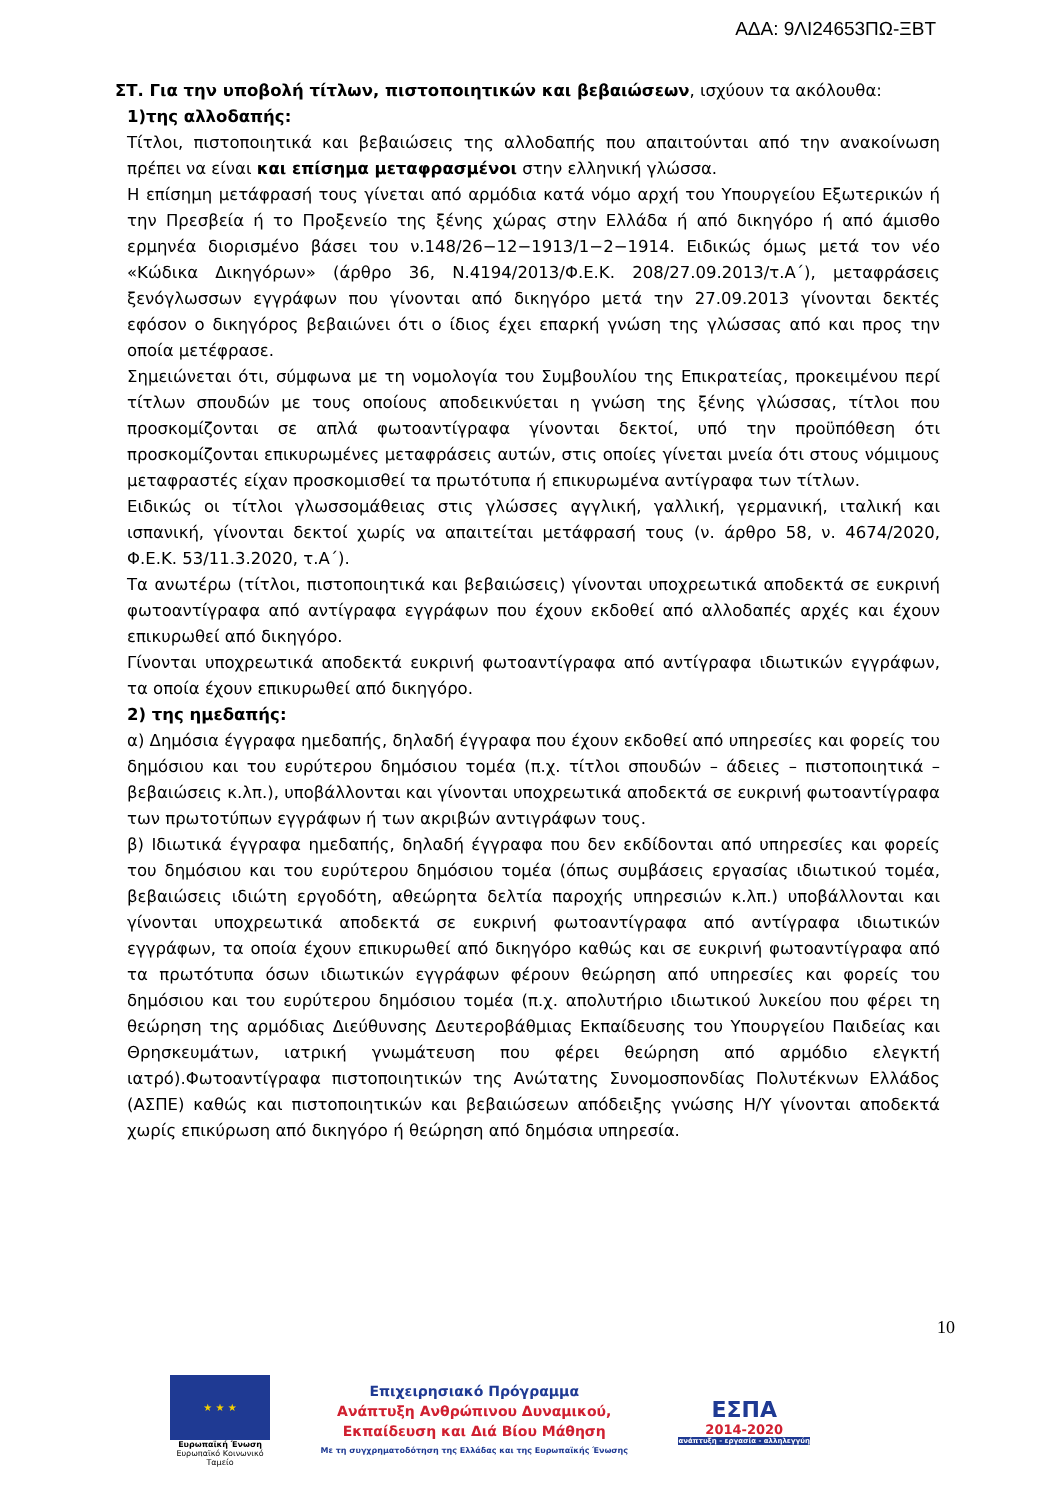ΑΔΑ: 9ΛΙ24653ΠΩ-ΞΒΤ
ΣΤ. Για την υποβολή τίτλων, πιστοποιητικών και βεβαιώσεων, ισχύουν τα ακόλουθα:
1)της αλλοδαπής:
Τίτλοι, πιστοποιητικά και βεβαιώσεις της αλλοδαπής που απαιτούνται από την ανακοίνωση πρέπει να είναι και επίσημα μεταφρασμένοι στην ελληνική γλώσσα.
Η επίσημη μετάφρασή τους γίνεται από αρμόδια κατά νόμο αρχή του Υπουργείου Εξωτερικών ή την Πρεσβεία ή το Προξενείο της ξένης χώρας στην Ελλάδα ή από δικηγόρο ή από άμισθο ερμηνέα διορισμένο βάσει του ν.148/26−12−1913/1−2−1914. Ειδικώς όμως μετά τον νέο «Κώδικα Δικηγόρων» (άρθρο 36, Ν.4194/2013/Φ.Ε.Κ. 208/27.09.2013/τ.Α΄), μεταφράσεις ξενόγλωσσων εγγράφων που γίνονται από δικηγόρο μετά την 27.09.2013 γίνονται δεκτές εφόσον ο δικηγόρος βεβαιώνει ότι ο ίδιος έχει επαρκή γνώση της γλώσσας από και προς την οποία μετέφρασε.
Σημειώνεται ότι, σύμφωνα με τη νομολογία του Συμβουλίου της Επικρατείας, προκειμένου περί τίτλων σπουδών με τους οποίους αποδεικνύεται η γνώση της ξένης γλώσσας, τίτλοι που προσκομίζονται σε απλά φωτοαντίγραφα γίνονται δεκτοί, υπό την προϋπόθεση ότι προσκομίζονται επικυρωμένες μεταφράσεις αυτών, στις οποίες γίνεται μνεία ότι στους νόμιμους μεταφραστές είχαν προσκομισθεί τα πρωτότυπα ή επικυρωμένα αντίγραφα των τίτλων.
Ειδικώς οι τίτλοι γλωσσομάθειας στις γλώσσες αγγλική, γαλλική, γερμανική, ιταλική και ισπανική, γίνονται δεκτοί χωρίς να απαιτείται μετάφρασή τους (ν. άρθρο 58, ν. 4674/2020, Φ.Ε.Κ. 53/11.3.2020, τ.Α΄).
Τα ανωτέρω (τίτλοι, πιστοποιητικά και βεβαιώσεις) γίνονται υποχρεωτικά αποδεκτά σε ευκρινή φωτοαντίγραφα από αντίγραφα εγγράφων που έχουν εκδοθεί από αλλοδαπές αρχές και έχουν επικυρωθεί από δικηγόρο.
Γίνονται υποχρεωτικά αποδεκτά ευκρινή φωτοαντίγραφα από αντίγραφα ιδιωτικών εγγράφων, τα οποία έχουν επικυρωθεί από δικηγόρο.
2) της ημεδαπής:
α) Δημόσια έγγραφα ημεδαπής, δηλαδή έγγραφα που έχουν εκδοθεί από υπηρεσίες και φορείς του δημόσιου και του ευρύτερου δημόσιου τομέα (π.χ. τίτλοι σπουδών – άδειες – πιστοποιητικά – βεβαιώσεις κ.λπ.), υποβάλλονται και γίνονται υποχρεωτικά αποδεκτά σε ευκρινή φωτοαντίγραφα των πρωτοτύπων εγγράφων ή των ακριβών αντιγράφων τους.
β) Ιδιωτικά έγγραφα ημεδαπής, δηλαδή έγγραφα που δεν εκδίδονται από υπηρεσίες και φορείς του δημόσιου και του ευρύτερου δημόσιου τομέα (όπως συμβάσεις εργασίας ιδιωτικού τομέα, βεβαιώσεις ιδιώτη εργοδότη, αθεώρητα δελτία παροχής υπηρεσιών κ.λπ.) υποβάλλονται και γίνονται υποχρεωτικά αποδεκτά σε ευκρινή φωτοαντίγραφα από αντίγραφα ιδιωτικών εγγράφων, τα οποία έχουν επικυρωθεί από δικηγόρο καθώς και σε ευκρινή φωτοαντίγραφα από τα πρωτότυπα όσων ιδιωτικών εγγράφων φέρουν θεώρηση από υπηρεσίες και φορείς του δημόσιου και του ευρύτερου δημόσιου τομέα (π.χ. απολυτήριο ιδιωτικού λυκείου που φέρει τη θεώρηση της αρμόδιας Διεύθυνσης Δευτεροβάθμιας Εκπαίδευσης του Υπουργείου Παιδείας και Θρησκευμάτων, ιατρική γνωμάτευση που φέρει θεώρηση από αρμόδιο ελεγκτή ιατρό).Φωτοαντίγραφα πιστοποιητικών της Ανώτατης Συνομοσπονδίας Πολυτέκνων Ελλάδος (ΑΣΠΕ) καθώς και πιστοποιητικών και βεβαιώσεων απόδειξης γνώσης Η/Υ γίνονται αποδεκτά χωρίς επικύρωση από δικηγόρο ή θεώρηση από δημόσια υπηρεσία.
10
★ ★ ★
Ευρωπαϊκή Ένωση
Ευρωπαϊκό Κοινωνικό Ταμείο
Επιχειρησιακό Πρόγραμμα
Ανάπτυξη Ανθρώπινου Δυναμικού,
Εκπαίδευση και Διά Βίου Μάθηση
Με τη συγχρηματοδότηση της Ελλάδας και της Ευρωπαϊκής Ένωσης
ΕΣΠΑ
2014-2020
ανάπτυξη - εργασία - αλληλεγγύη